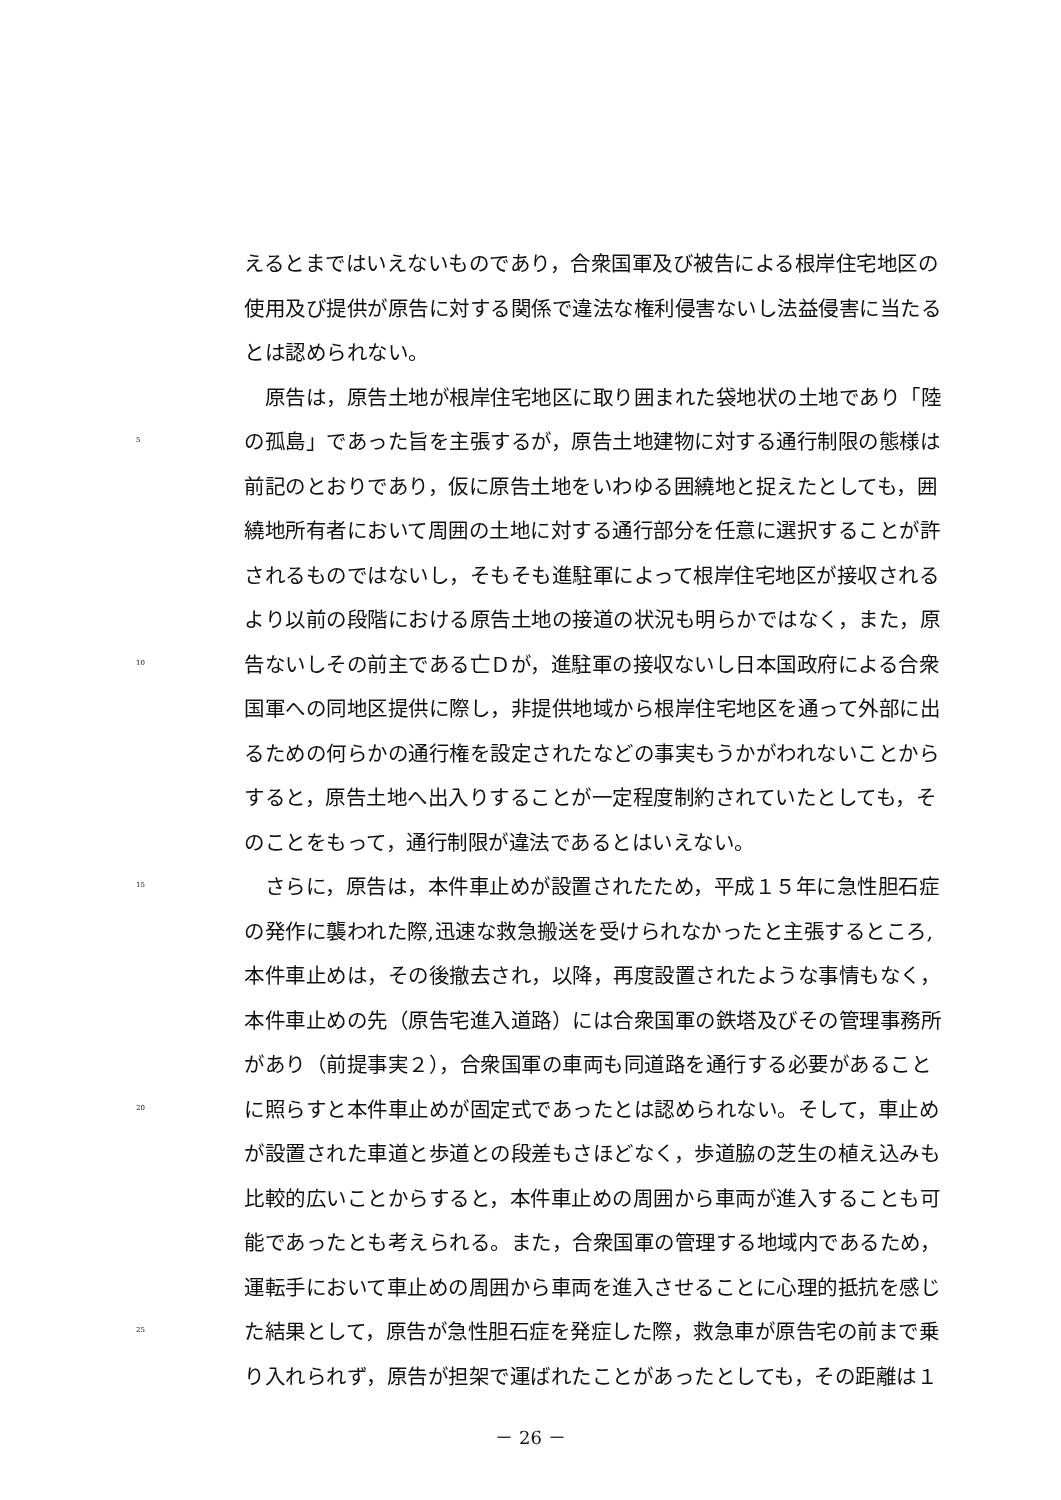えるとまではいえないものであり，合衆国軍及び被告による根岸住宅地区の
使用及び提供が原告に対する関係で違法な権利侵害ないし法益侵害に当たる
とは認められない。
　原告は，原告土地が根岸住宅地区に取り囲まれた袋地状の土地であり「陸
5 の孤島」であった旨を主張するが，原告土地建物に対する通行制限の態様は
前記のとおりであり，仮に原告土地をいわゆる囲繞地と捉えたとしても，囲
繞地所有者において周囲の土地に対する通行部分を任意に選択することが許
されるものではないし，そもそも進駐軍によって根岸住宅地区が接収される
より以前の段階における原告土地の接道の状況も明らかではなく，また，原
10 告ないしその前主である亡Ｄが，進駐軍の接収ないし日本国政府による合衆
国軍への同地区提供に際し，非提供地域から根岸住宅地区を通って外部に出
るための何らかの通行権を設定されたなどの事実もうかがわれないことから
すると，原告土地へ出入りすることが一定程度制約されていたとしても，そ
のことをもって，通行制限が違法であるとはいえない。
15　さらに，原告は，本件車止めが設置されたため，平成１５年に急性胆石症
の発作に襲われた際,迅速な救急搬送を受けられなかったと主張するところ,
本件車止めは，その後撤去され，以降，再度設置されたような事情もなく，
本件車止めの先（原告宅進入道路）には合衆国軍の鉄塔及びその管理事務所
があり（前提事実２），合衆国軍の車両も同道路を通行する必要があること
20 に照らすと本件車止めが固定式であったとは認められない。そして，車止め
が設置された車道と歩道との段差もさほどなく，歩道脇の芝生の植え込みも
比較的広いことからすると，本件車止めの周囲から車両が進入することも可
能であったとも考えられる。また，合衆国軍の管理する地域内であるため，
運転手において車止めの周囲から車両を進入させることに心理的抵抗を感じ
25 た結果として，原告が急性胆石症を発症した際，救急車が原告宅の前まで乗
り入れられず，原告が担架で運ばれたことがあったとしても，その距離は１
－ 26 －